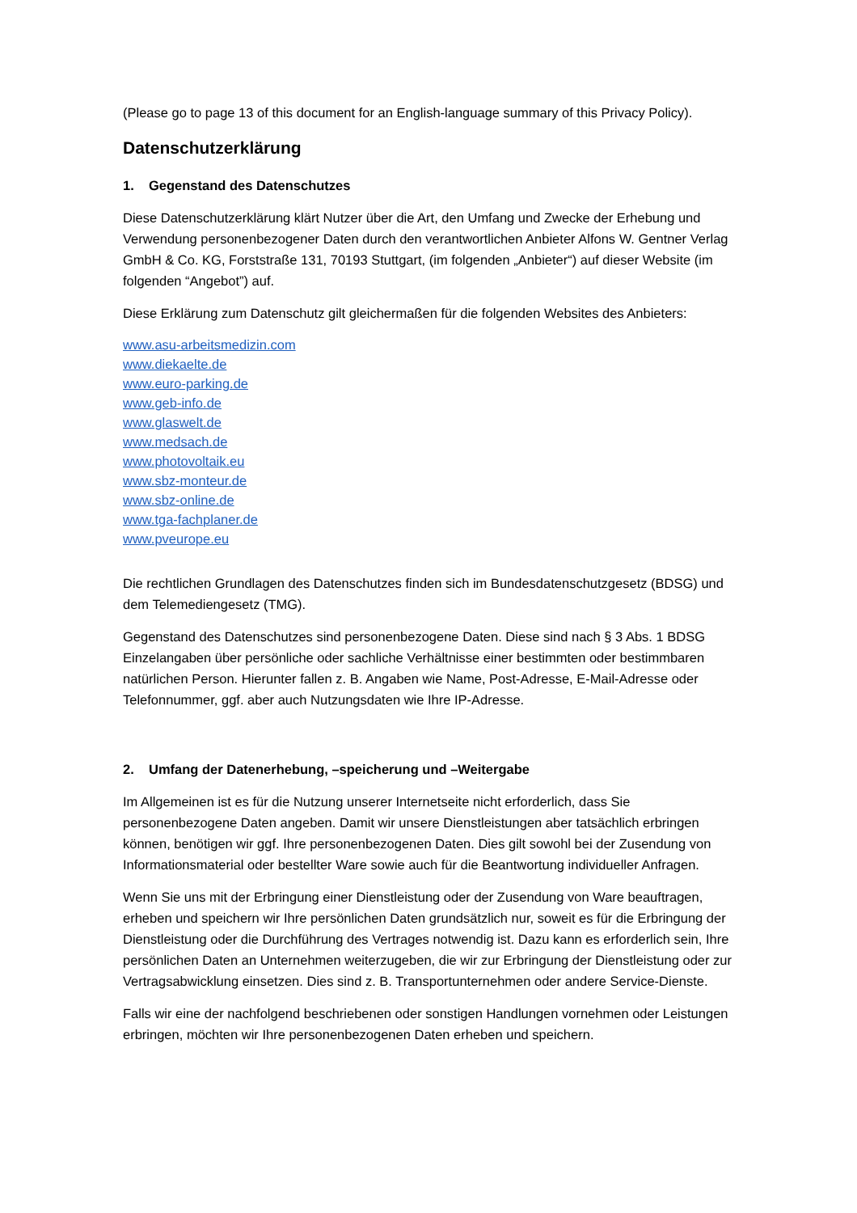(Please go to page 13 of this document for an English-language summary of this Privacy Policy).
Datenschutzerklärung
1. Gegenstand des Datenschutzes
Diese Datenschutzerklärung klärt Nutzer über die Art, den Umfang und Zwecke der Erhebung und Verwendung personenbezogener Daten durch den verantwortlichen Anbieter Alfons W. Gentner Verlag GmbH & Co. KG, Forststraße 131, 70193 Stuttgart, (im folgenden „Anbieter“) auf dieser Website (im folgenden “Angebot”) auf.
Diese Erklärung zum Datenschutz gilt gleichermaßen für die folgenden Websites des Anbieters:
www.asu-arbeitsmedizin.com
www.diekaelte.de
www.euro-parking.de
www.geb-info.de
www.glaswelt.de
www.medsach.de
www.photovoltaik.eu
www.sbz-monteur.de
www.sbz-online.de
www.tga-fachplaner.de
www.pveurope.eu
Die rechtlichen Grundlagen des Datenschutzes finden sich im Bundesdatenschutzgesetz (BDSG) und dem Telemediengesetz (TMG).
Gegenstand des Datenschutzes sind personenbezogene Daten. Diese sind nach § 3 Abs. 1 BDSG Einzelangaben über persönliche oder sachliche Verhältnisse einer bestimmten oder bestimmbaren natürlichen Person. Hierunter fallen z. B. Angaben wie Name, Post-Adresse, E-Mail-Adresse oder Telefonnummer, ggf. aber auch Nutzungsdaten wie Ihre IP-Adresse.
2. Umfang der Datenerhebung, –speicherung und –Weitergabe
Im Allgemeinen ist es für die Nutzung unserer Internetseite nicht erforderlich, dass Sie personenbezogene Daten angeben. Damit wir unsere Dienstleistungen aber tatsächlich erbringen können, benötigen wir ggf. Ihre personenbezogenen Daten. Dies gilt sowohl bei der Zusendung von Informationsmaterial oder bestellter Ware sowie auch für die Beantwortung individueller Anfragen.
Wenn Sie uns mit der Erbringung einer Dienstleistung oder der Zusendung von Ware beauftragen, erheben und speichern wir Ihre persönlichen Daten grundsätzlich nur, soweit es für die Erbringung der Dienstleistung oder die Durchführung des Vertrages notwendig ist. Dazu kann es erforderlich sein, Ihre persönlichen Daten an Unternehmen weiterzugeben, die wir zur Erbringung der Dienstleistung oder zur Vertragsabwicklung einsetzen. Dies sind z. B. Transportunternehmen oder andere Service-Dienste.
Falls wir eine der nachfolgend beschriebenen oder sonstigen Handlungen vornehmen oder Leistungen erbringen, möchten wir Ihre personenbezogenen Daten erheben und speichern.